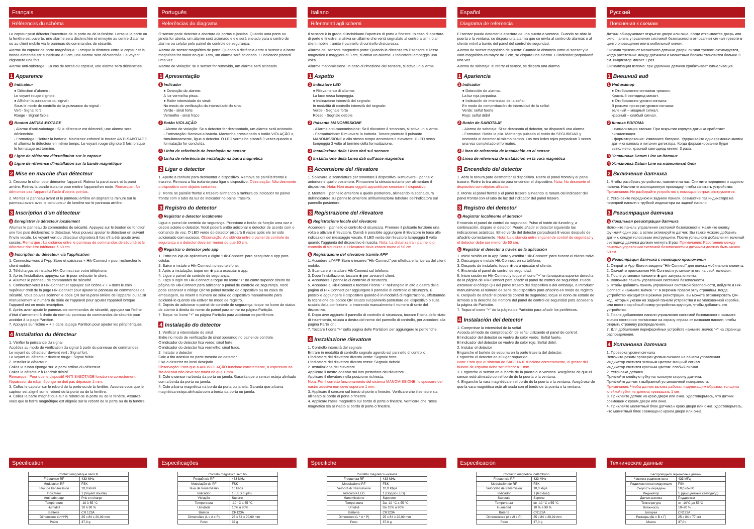Français
Références du schéma
Le capteur peut détecter l'ouverture de la porte ou de la fenêtre. Lorsque la porte ou la fenêtre est ouverte, une alarme sera déclenchée et envoyée au centre d'alarme ou au client mobile via le panneau de commandes de sécurité.
Alarme du capteur de porte magnétique : Lorsque la distance entre le capteur et la bande aimantée est supérieure à 3 cm, une alarme sera déclenchée. Le voyant clignotera une fois.
Alarme anti-sabotage : En cas de retrait du capteur, une alarme sera déclenchée.
1 Apparence
1 Indicateur
● Détection d'alarme :
Le voyant rouge clignote.
● Afficher la puissance du signal :
Sous le mode de contrôle de la puissance du signal :
Vert - Signal fort
Rouge - Signal faible
2 Bouton ANTISA-BOTAGE
- Alarme d'anti-sabotage : Si le détecteur est démonté, une alarme sera déclenchée.
- Formatage : Retirez la batterie. Maintenez enfoncé le bouton ANTI-SABOTAGE et allumez le détecteur en même temps. Le voyant rouge clignote 3 fois lorsque le formatage est terminé.
3 Ligne de référence d'installation sur le capteur
4 Ligne de référence d'installation sur la bande magnétique
2 Mise en marche d'un détecteur
1. Creusez le sillon pour démonter l'appareil. Retirez la paroi avant et la paroi arrière. Retirez la bande isolante pour mettre l'appareil en route. Remarque : Ne démontez pas l'appareil à l'aide d'objets pointus.
2. Montez le panneau avant et le panneau arrière en alignant la rainure sur le panneau avant avec le conducteur de lumière sur le panneau arrière.
3 Inscription d'un détecteur
a Enregistrer le détecteur localement
Allumez le panneau de commandes de sécurité. Appuyez sur le bouton de fonction une fois puis déclenchez le détecteur. Vous pouvez ajouter le détecteur en suivant l'invite vocale. Le voyant vert du détecteur clignotera 8 fois s'il a été ajouté avec succès. Remarque : La distance entre le panneau de commandes de sécurité et le détecteur doit être inférieure à 50 cm.
b Inscription du détecteur via l'application
1. Connectez-vous à l'App Store et saisissez « Hik-Connect » pour rechercher le client mobile.
2. Téléchargez et installez Hik-Connect sur votre téléphone.
3. Après l'installation, appuyez sur ◉ pour exécuter le client.
4. Allumez le panneau de commandes de sécurité.
5. Connectez-vous à Hik-Connect et appuyez sur l'icône « + » dans le coin supérieur droit de la page Hik-Connect pour ajouter le panneau de commandes de sécurité. Vous pouvez scanner le code QR sur la paroi arrière de l'appareil ou saisir manuellement le numéro de série de l'appareil pour ajouter l'appareil lorsque l'appareil est en mode inscription.
6. Après avoir ajouté le panneau de commandes de sécurité, appuyez sur l'icône d'état d'armement à droite du nom du panneau de commandes de sécurité pour accéder à la page Partition.
7. Appuyez sur l'icône « + » dans la page Partition pour ajouter les périphériques.
4 Installation du détecteur
1. Vérifier la puissance du signal
Accédez au mode de vérification du signal à partir du panneau de commandes.
Le voyant du détecteur devient vert : Signal fort.
Le voyant du détecteur devient rouge : Signal faible.
2. Installer le détecteur
Collez le ruban éponge sur la paroi arrière du détecteur.
Collez le détecteur à l'endroit désiré.
Remarque : Pour que le dispositif ANTI SABOTAGE fonctionne correctement, l'épaisseur du ruban éponge ne doit pas dépasser 1 mm.
3. Collez le capteur sur le rebord de la porte ou de la fenêtre. Assurez-vous que le capteur est aligné sur le rebord de la porte ou de la fenêtre.
4. Collez la barre magnétique sur le rebord de la porte ou de la fenêtre. Assurez-vous que la barre magnétique est alignée sur le rebord de la porte ou de la fenêtre.
Spécification
| Contact magnétique sans fil | |
| --- | --- |
| Fréquence RF | 433 MHz |
| Modulation RF | FSK |
| Taux de transmission | 10,0 kbit/s |
| Indicateur | 1 (Voyant double) |
| Anti-sabotage | Pris en charge |
| Température | -10 à 55 °C |
| Humidité | 10 à 90 % |
| Batterie | CR 123A |
| Dimensions (L*H*P) | 25 x 84 x 20,99 mm |
| Poids | 37,0 g |
Português
Referências do diagrama
O sensor pode detectar a abertura de portas e janelas. Quando uma porta ou janela for aberta, um alarme será acionado e ele será enviado para o centro de alarme ou celular pelo painel de controle de segurança.
Alarme de sensor magnético de porta: Quando a distância entre o sensor e a barra magnética for maior do que 3 cm, um alarme será acionado. O indicador piscará uma vez.
Alarme de violação: se o sensor for removido, um alarme será acionado.
1 Apresentação
1 Indicador
● Detecção de alarme:
A luz vermelha pisca.
● Exibir intensidade do sinal:
No modo de verificação da intensidade do sinal:
Verde - sinal forte
Vermelho - sinal fraco
2 Botão VIOLAÇÃO
- Alarme de violação: Se o detector for desmontado, um alarme será acionado.
- Formatação: Remova a bateria. Mantenha pressionado o botão VIOLAÇÃO e, simultaneamente, ligue o detector. O LED vermelho piscará 3 vezes quando a formatação for concluída.
3 Linha de referência de instalação no sensor
4 Linha de referência de instalação na barra magnética
2 Ligar o detector
1. Aperte a ranhura para desmontar o dispositivo. Remova os painéis frontal e traseiro. Remova a fita isolante para ligar o dispositivo. Observação: Não desmonte o dispositivo com objetos cortantes.
2. Monte os painéis frontal e traseiro alinhando a ranhura do indicador no painel frontal com o tubo da luz do indicador no painel traseiro.
3 Registro do detector
a Registrar o detector localmente
Ligue o painel de controle de segurança. Pressione o botão de função uma vez e depois acione o detector. Você poderá então adicionar o detector de acordo com o comando de voz. O LED verde do detector piscará 8 vezes após ele ter sido adicionado com sucesso. Observação: A distância entre o painel de controle de segurança e o detector deve ser menor do que 50 cm.
b Registrar o detector pelo app
1. Entre na loja de aplicativos e digite "Hik-Connect" para pesquisar o app para celular.
2. Baixe e instale o Hik-Connect no seu telefone.
3. Após a instalação, toque em ◉ para executar o app.
4. Ligue o painel de controle de segurança.
5. Faça o login no Hik-Connect e toque no ícone "+" no canto superior direito da página do Hik-Connect para adicionar o painel de controle de segurança. Você pode escanear o código QR no painel traseiro do dispositivo ou na caixa da embalagem, ou inserir o número de série do dispositivo manualmente para adicioná-lo quando ele estiver no modo de registro.
6. Depois de adicionar o painel de controle de segurança, toque no ícone de status de alarme à direita do nome do painel para entrar na página Partição.
7. Toque no ícone "+" na página Partição para adicionar os periféricos.
4 Instalação do detector
1. Verificar a intensidade do sinal
Entre no modo de verificação de sinal operando no painel de controle.
O indicador do detector fica verde: sinal forte.
O indicador do detector fica vermelho: sinal fraco.
2. Instalar o detector
Cole a fita adesiva na parte traseira do detector.
Fixe o detector no local desejado.
Observação: Para que a ANTIVIOLAÇÃO funcione corretamente, a espessura da fita adesiva não deve ser maior do que 1 mm.
3. Cole o sensor na borda da porta ou janela. Garanta que o sensor esteja alinhado com a borda da porta ou janela.
4. Cole a barra magnética na borda da porta ou janela. Garanta que a barra magnética esteja alinhada com a borda da porta ou janela.
Especificações
| Contato magnético sem fio | |
| --- | --- |
| Frequência RF | 433 MHz |
| Modulação de RF | FSK |
| Taxa de transmissão | 10 kbps |
| Indicador | 1 (LED duplo) |
| Violação | Suporte |
| Temperatura | -10 °C a 55 °C |
| Umidade | 10% a 90% |
| Bateria | CR123A |
| Dimensões (L x A x P) | 25 x 84 x 20,99 mm |
| Peso | 37 g |
Italiano
Riferimenti agli schemi
Il sensore è in grado di individuare l'apertura di porte e finestre. In caso di apertura di porte e finestre, si attiva un allarme che verrà segnalato al centro allarmi o al client mobile tramite il pannello di controllo di sicurezza.
Allarme del sensore magnetico porte: Quando la distanza tra il sensore e l'asse magnetico è maggiore di 3 cm, si attiva un allarme. L'indicatore lampeggia una volta.
Allarme manomissione: In caso di rimozione del sensore, si attiva un allarme.
1 Aspetto
1 Indicatore LED
● Rilevamento di allarme:
La luce rossa lampeggia.
● Indicazione intensità del segnale:
In modalità di controllo intensità del segnale:
Verde - Segnale forte
Rosso - Segnale debole
2 Pulsante MANOMISSIONE
- Allarme anti-manomissione: Se il rilevatore è smontato, si attiva un allarme.
- Formattazione: Rimuovere la batteria. Tenere premuto il pulsante MANOMISSIONE e allo stesso tempo accendere il rilevatore. Il LED rosso lampeggia 3 volte al termine della formattazione.
3 Installazione della Linea dati sul sensore
4 Installazione della Linea dati sull'asse magnetico
2 Accensione del rilevatore
1. Sollevare la scanalatura per smontare il dispositivo. Rimuovere il pannello anteriore e quello posteriore. Rimuovere la striscia isolante per alimentare il dispositivo. Nota: Non usare oggetti appuntiti per smontare il dispositivo.
2. Montare il pannello anteriore e quello posteriore, allineando la scanalatura dell'indicatore sul pannello anteriore all'illuminazione tubolare dell'indicatore sul pannello posteriore.
3 Registrazione del rilevatore
a Registrazione locale del rilevatore
Accendere il pannello di controllo di sicurezza. Premere il pulsante funzione una volta e attivare il rilevatore. Quindi è possibile aggiungere il rilevatore in base alle indicazioni del messaggio vocale. Il LED verde del rilevatore lampeggia 8 volte quando l'aggiunta del dispositivo è riuscita. Nota: La distanza tra il pannello di controllo di sicurezza e il rilevatore deve essere meno di 50 cm.
b Registrazione del rilevatore tramite APP
1. Accedere all'APP Store e inserire "Hik-Connect" per effettuare la ricerca del client mobile.
2. Scaricare e installare Hik-Connect sul telefono.
3. Dopo l'installazione, toccare ◉ per avviare il client.
4. Accendere il pannello di controllo di sicurezza.
5. Accedere a Hik-Connect e toccare l'icona "+" nell'angolo in alto a destra della pagina di Hik-Connect per aggiungere il pannello di controllo di sicurezza. È possibile aggiungere il dispositivo quando è in modalità di registrazione, effettuando la scansione del codice QR situato sul pannello posteriore del dispositivo o sulla scatola della confezione, o inserendo manualmente il numero di serie del dispositivo.
6. Dopo aver aggiunto il pannello di controllo di sicurezza, toccare l'icona dello stato di inserimento, situata a destra del nome del pannello di controllo, per accedere alla pagina Partizioni.
7. Toccare l'icona "+" sulla pagina delle Partizioni per aggiungere le periferiche.
4 Installazione rilevatore
1. Controllo intensità del segnale
Entrare in modalità di controllo segnale agendo sul pannello di controllo.
L'indicatore del rilevatore diventa verde: Segnale forte.
L'indicatore del rilevatore diventa rosso: Segnale debole
2. Installazione del rilevatore
Applicare il nastro adesivo sul lato posteriore del rilevatore.
Applicare il rilevatore nella posizione richiesta.
Nota: Per il corretto funzionamento del sistema MANOMISSIONE, lo spessore del nastro adesivo non deve superare 1 mm.
3. Applicare il sensore sul bordo di porte o finestre. Verificare che il sensore sia allineato al bordo di porte o finestre.
4. Applicare l'asse magnetico sul bordo di porte o finestre. Verificare che l'asse magnetico sia allineato al bordo di porte o finestre.
Specifiche
| Contatto magnetico wireless | |
| --- | --- |
| Frequenza RF | 433 MHz |
| Modulazione RF | FSK |
| Velocità di trasmissione | 10,0 Kbps |
| Indicatore LED | 1 (Doppio LED) |
| Manomissione | Supporto |
| Temperatura | Da -10 °C a 55 °C |
| Umidità | Da 10% a 90% |
| Batteria | CR123A |
| Dimensioni (L * A * P) | 25 x 84 x 20,99 mm |
| Peso | 37,0 g |
Español
Diagrama de referencia
El sensor puede detectar la apertura de una puerta o ventana. Cuando se abre la puerta o la ventana, se dispara una alarma que se envía al centro de alarmas o al cliente móvil a través del panel del control de seguridad.
Alarma de sensor magnético de puerta: Cuando la distancia entre el sensor y la vara magnética es mayor de 3 cm, se dispara una alarma. El indicador parpadeará una vez.
Alarma de sabotaje: al retirar el sensor, se dispara una alarma.
1 Apariencia
1 Indicador
● Detección de alarma:
La luz roja parpadea.
● Indicación de intensidad de la señal:
En modo de comprobación de intensidad de la señal:
Verde: señal fuerte
Rojo: señal débil
2 Botón de SABOTAJE
- Alarma de sabotaje: Si se desmonta el detector, se disparará una alarma.
- Formateo: Retire la pila. Mantenga pulsado el botón de SEGURIDAD y encienda el detector al mismo tiempo. Los tres ledes rojos parpadean 3 veces una vez completado el formateo.
3 Línea de referencia de instalación en el sensor
4 Línea de referencia de instalación en la vara magnética
2 Encendido del detector
1. Abra la ranura para desmontar el dispositivo. Retire el panel frontal y el panel trasero. Retire la tira aislante para encender el dispositivo. Nota: No desmonte el dispositivo con objetos afilados.
2. Monte el panel frontal y el panel trasero alineando la ranura del indicador del panel frontal con el tubo de luz del indicador del panel trasero.
3 Registro del detector
a Registrar localmente el detector
Encienda el panel de control de seguridad. Pulse el botón de función y, a continuación, dispare el detector. Puede añadir el detector siguiendo las indicaciones acústicas. El led verde del detector parpadeará 8 veces después de añadirlo correctamente. Nota: La distancia entre el panel de control de seguridad y el detector debe ser menor de 50 cm.
b Registrar el detector a través de la aplicación
1. Inicie sesión en la App Store y escriba "Hik-Connect" para buscar el cliente móvil.
2. Descargue e instale Hik-Connect en su teléfono.
3. Después de instalarlo, toque ◉ para ejecutar el cliente.
4. Encienda el panel de control de seguridad.
5. Inicie sesión en Hik-Connect y toque el icono "+" en la esquina superior derecha de la página de Hik-Connect para añadir el panel de control de seguridad. Puede escanear el código QR del panel trasero del dispositivo o del embalaje, o introducir manualmente el número de serie del dispositivo para añadirlo en modo de registro.
6. Después de añadir el panel de control de seguridad, toque el icono de estado de armado a la derecha del nombre del panel de control de seguridad para acceder a la página de Partición.
7. Toque el icono "+" de la página de Partición para añadir los periféricos.
4 Instalación del detector
1. Comprobar la intensidad de la señal
Acceda al modo de comprobación de señal utilizando el panel de control.
El indicador del detector se vuelve de color verde: Señal fuerte.
El indicador del detector se vuelve de color rojo: Señal débil.
2. Instalar el detector
Enganche el burlete de espuma en la parte trasera del detector.
Enganche el detector en el lugar requerido.
Nota: Para que el sistema de SABOTAJE funcione correctamente, el grosor del burlete de espuma debe ser inferior a 1 mm.
3. Enganche el sensor en el borde de la puerta o la ventana. Asegúrese de que el sensor esté alineado con el borde de la puerta o la ventana.
4. Enganche la vara magnética en el borde de la puerta o la ventana. Asegúrese de que la vara magnética esté alineada con el borde de la puerta o la ventana.
Especificación
| Contacto magnético inalámbrico | |
| --- | --- |
| Frecuencia RF | 433 MHz |
| Modulación de RF | FSK |
| Velocidad de transmisión | 10,0 kbps |
| Indicador | 1 (led dual) |
| Sabotaje | Soporte |
| Temperatura | de -10 °C a 55 °C |
| Humedad | 10 % a 90 % |
| Batería | CR123A |
| Dimensiones (A x Al x P) | 25 x 84 x 20,99 mm |
| Peso | 37,0 g |
Русский
Пояснения к схемам
Датчик обнаруживает открытие двери или окна. Когда открывается дверь или окно, панель управления системой безопасности отправляет сигнал тревоги в центр оповещения или в мобильный клиент.
Сигнала тревоги от магнитного датчика двери: сигнал тревоги активируется, когда расстояние между датчиком и магнитным блоком становится больше 3 см. Индикатор мигает 1 раз.
Сигнализация взлома: при удалении датчика срабатывает сигнализация.
1 Внешний вид
1 Индикатор
● Отображение сигналов тревоги:
Красный светодиод мигает.
● Отображение уровня сигнала:
В режиме проверки уровня сигнала:
зеленый – мощный сигнал;
красный – слабый сигнал.
2 Кнопка ВЗЛОМА
- сигнализация взлома: При вскрытии корпуса датчика сработает сигнализация.
- форматирование: Извлеките батарею. Удерживайте одновременно кнопки датчика взлома и питания детектора. Когда форматирование будет выполнено, красный светодиод мигнет 3 раза.
3 Установка Datum Line на датчик
4 Установка Datum Line на магнитный блок
2 Включение датчика
1. Чтобы разобрать устройство, нажмите на паз. Снимите переднюю и заднюю панели. Извлеките изоляционную прокладку, чтобы запитать устройство. Примечание: Не разбирайте устройство с помощью острых инструментов.
2. Установите переднюю и заднюю панели, совместив паз индикатора на передней панели с трубкой индикатора на задней панели.
3 Регистрация датчика
a Локальная регистрация датчика
Включите панель управления системой безопасности. Нажмите кнопку функций один раз, а затем активируйте датчик. Вы также можете добавить датчик, следуя голосовым инструкциям. После успешного добавления зеленый светодиод датчика должен мигнуть 8 раз. Примечание: Расстояние между панелью управления системой безопасности и датчиком должно быть менее 50 см.
b Регистрация датчика с помощью приложения
1. Откройте App Store и введите "Hik-Connect" для поиска мобильного клиента.
2. Скачайте приложение Hik-Connect и установите его на свой телефон.
3. После установки нажмите ◉ для запуска клиента.
4. Включите панель управления системой безопасности.
5. Чтобы добавить панель управления системой безопасности, войдите в Hik-Connect и нажмите значок "+" в верхнем правом углу страницы. Когда устройство находится в режиме регистрации, вы можете отсканировать QR-код, который указан на задней панели устройства и на упаковочной коробке, или ввести серийный номер устройства вручную, чтобы добавить это устройство.
6. После добавления панели управления системой безопасности нажмите значок состояния постановки на охрану справа от названия панели, чтобы открыть страницу распределения.
7. Для добавления периферийных устройств нажмите значок "+" на странице распределения.
4 Установка датчика
1. Проверка уровня сигнала
Включите режим проверки уровня сигнала на панели управления.
Индикатор светится зеленым цветом: мощный сигнал.
Индикатор светится красным цветом: слабый сигнал.
2. Установка датчика
Приклейте клейкую губку на тыльную сторону датчика.
Приклейте датчик к выбранной установочной поверхности.
Примечание: Чтобы датчик взлома работал надлежащим образом, толщина клейкой губки не должна превышать 1 мм.
3. Приклейте датчик на краю двери или окна. Удостоверьтесь, что датчик совмещен с краем двери или окна.
4. Приклейте магнитный блок датчика к краю двери или окна. Удостоверьтесь, что магнитный блок совмещен с краем двери или окна.
Технические данные
| Беспроводной герконовый датчик | |
| --- | --- |
| Частота радиосигнала | 433 МГц |
| Радиочастотная модуляция | FSK |
| Скорость передачи | 10,0 кбит/с |
| Индикатор | 1 (двухцветный светодиод) |
| Датчик взлома | Поддержка |
| Температура | от -10°C до 55°C |
| Влажность | 10–90 % |
| Батарея | CR123A |
| Размеры (Ш x В x Г) | 25 x 84 x 77 мм |
| Масса | 37,0 г |